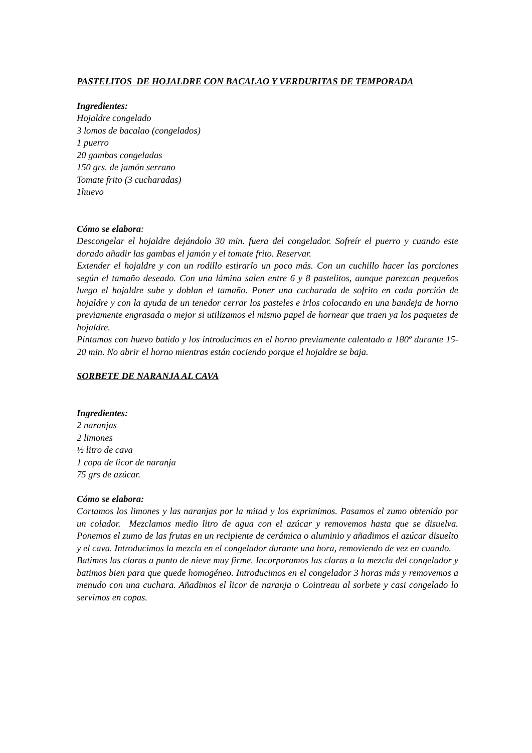PASTELITOS DE HOJALDRE CON BACALAO Y VERDURITAS DE TEMPORADA
Ingredientes:
Hojaldre congelado
3 lomos de bacalao (congelados)
1 puerro
20 gambas congeladas
150 grs. de jamón serrano
Tomate frito (3 cucharadas)
1huevo
Cómo se elabora:
Descongelar el hojaldre dejándolo 30 min. fuera del congelador. Sofreír el puerro y cuando este dorado añadir las gambas el jamón y el tomate frito. Reservar.
Extender el hojaldre y con un rodillo estirarlo un poco más. Con un cuchillo hacer las porciones según el tamaño deseado. Con una lámina salen entre 6 y 8 pastelitos, aunque parezcan pequeños luego el hojaldre sube y doblan el tamaño. Poner una cucharada de sofrito en cada porción de hojaldre y con la ayuda de un tenedor cerrar los pasteles e irlos colocando en una bandeja de horno previamente engrasada o mejor si utilizamos el mismo papel de hornear que traen ya los paquetes de hojaldre.
Pintamos con huevo batido y los introducimos en el horno previamente calentado a 180º durante 15-20 min. No abrir el horno mientras están cociendo porque el hojaldre se baja.
SORBETE DE NARANJA AL CAVA
Ingredientes:
2 naranjas
2 limones
½ litro de cava
1 copa de licor de naranja
75 grs de azúcar.
Cómo se elabora:
Cortamos los limones y las naranjas por la mitad y los exprimimos. Pasamos el zumo obtenido por un colador. Mezclamos medio litro de agua con el azúcar y removemos hasta que se disuelva. Ponemos el zumo de las frutas en un recipiente de cerámica o aluminio y añadimos el azúcar disuelto y el cava. Introducimos la mezcla en el congelador durante una hora, removiendo de vez en cuando.
Batimos las claras a punto de nieve muy firme. Incorporamos las claras a la mezcla del congelador y batimos bien para que quede homogéneo. Introducimos en el congelador 3 horas más y removemos a menudo con una cuchara. Añadimos el licor de naranja o Cointreau al sorbete y casi congelado lo servimos en copas.